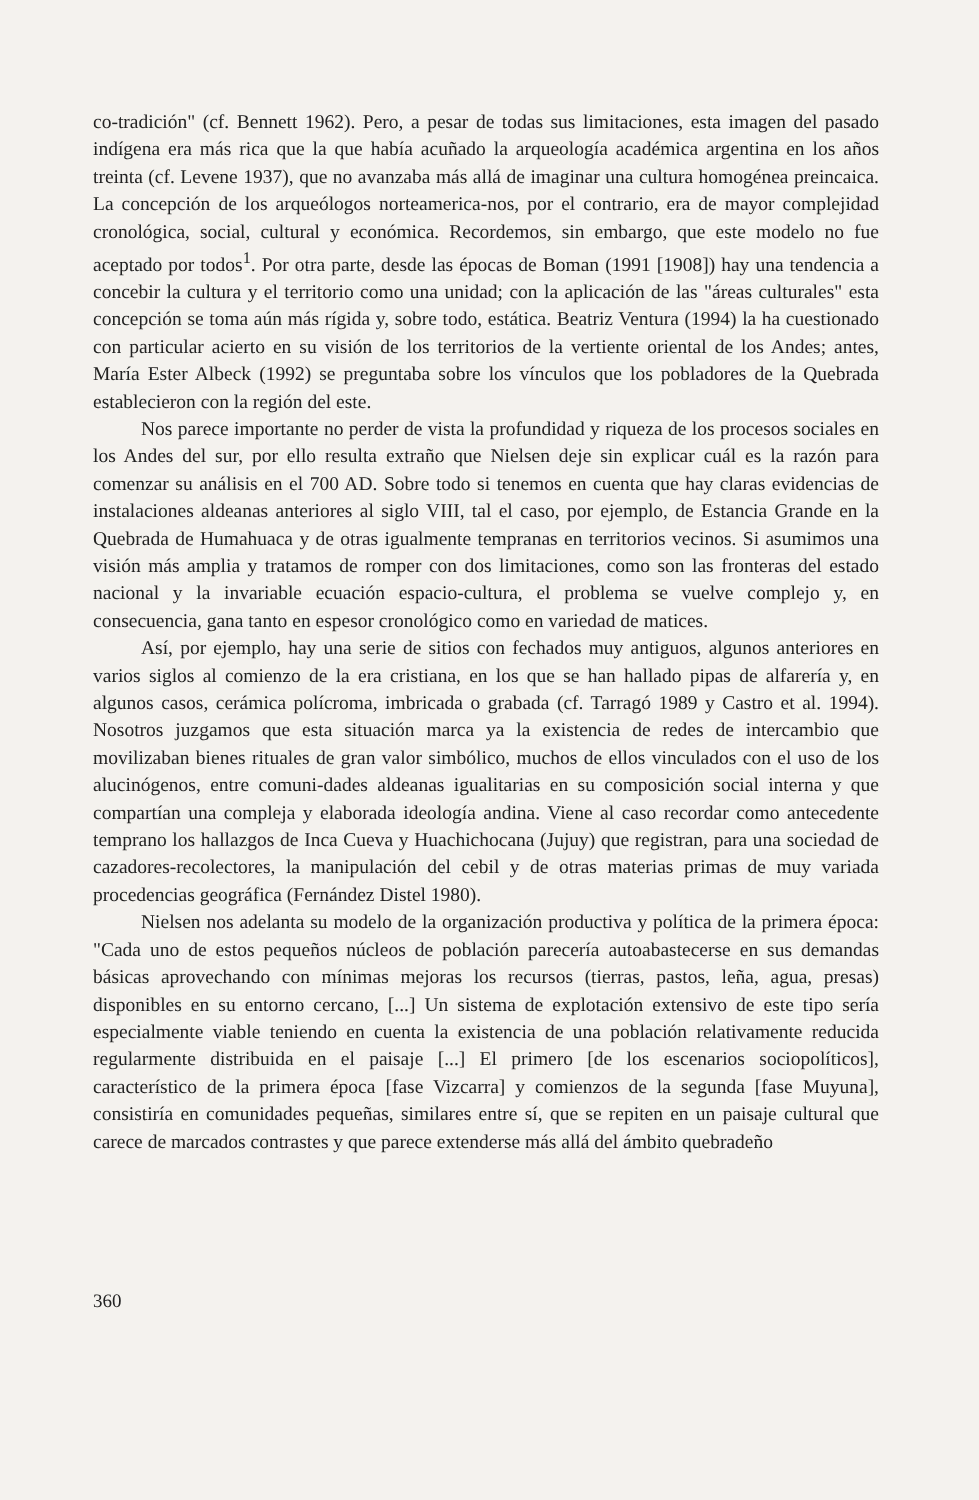co-tradición" (cf. Bennett 1962). Pero, a pesar de todas sus limitaciones, esta imagen del pasado indígena era más rica que la que había acuñado la arqueología académica argentina en los años treinta (cf. Levene 1937), que no avanzaba más allá de imaginar una cultura homogénea preincaica. La concepción de los arqueólogos norteamerica-nos, por el contrario, era de mayor complejidad cronológica, social, cultural y económica. Recordemos, sin embargo, que este modelo no fue aceptado por todos<sup>1</sup>. Por otra parte, desde las épocas de Boman (1991 [1908]) hay una tendencia a concebir la cultura y el territorio como una unidad; con la aplicación de las "áreas culturales" esta concepción se toma aún más rígida y, sobre todo, estática. Beatriz Ventura (1994) la ha cuestionado con particular acierto en su visión de los territorios de la vertiente oriental de los Andes; antes, María Ester Albeck (1992) se preguntaba sobre los vínculos que los pobladores de la Quebrada establecieron con la región del este.
Nos parece importante no perder de vista la profundidad y riqueza de los procesos sociales en los Andes del sur, por ello resulta extraño que Nielsen deje sin explicar cuál es la razón para comenzar su análisis en el 700 AD. Sobre todo si tenemos en cuenta que hay claras evidencias de instalaciones aldeanas anteriores al siglo VIII, tal el caso, por ejemplo, de Estancia Grande en la Quebrada de Humahuaca y de otras igualmente tempranas en territorios vecinos. Si asumimos una visión más amplia y tratamos de romper con dos limitaciones, como son las fronteras del estado nacional y la invariable ecuación espacio-cultura, el problema se vuelve complejo y, en consecuencia, gana tanto en espesor cronológico como en variedad de matices.
Así, por ejemplo, hay una serie de sitios con fechados muy antiguos, algunos anteriores en varios siglos al comienzo de la era cristiana, en los que se han hallado pipas de alfarería y, en algunos casos, cerámica polícroma, imbricada o grabada (cf. Tarragó 1989 y Castro et al. 1994). Nosotros juzgamos que esta situación marca ya la existencia de redes de intercambio que movilizaban bienes rituales de gran valor simbólico, muchos de ellos vinculados con el uso de los alucinógenos, entre comuni-dades aldeanas igualitarias en su composición social interna y que compartían una compleja y elaborada ideología andina. Viene al caso recordar como antecedente temprano los hallazgos de Inca Cueva y Huachichocana (Jujuy) que registran, para una sociedad de cazadores-recolectores, la manipulación del cebil y de otras materias primas de muy variada procedencias geográfica (Fernández Distel 1980).
Nielsen nos adelanta su modelo de la organización productiva y política de la primera época: "Cada uno de estos pequeños núcleos de población parecería autoabastecerse en sus demandas básicas aprovechando con mínimas mejoras los recursos (tierras, pastos, leña, agua, presas) disponibles en su entorno cercano, [...] Un sistema de explotación extensivo de este tipo sería especialmente viable teniendo en cuenta la existencia de una población relativamente reducida regularmente distribuida en el paisaje [...] El primero [de los escenarios sociopolíticos], característico de la primera época [fase Vizcarra] y comienzos de la segunda [fase Muyuna], consistiría en comunidades pequeñas, similares entre sí, que se repiten en un paisaje cultural que carece de marcados contrastes y que parece extenderse más allá del ámbito quebradeño
360